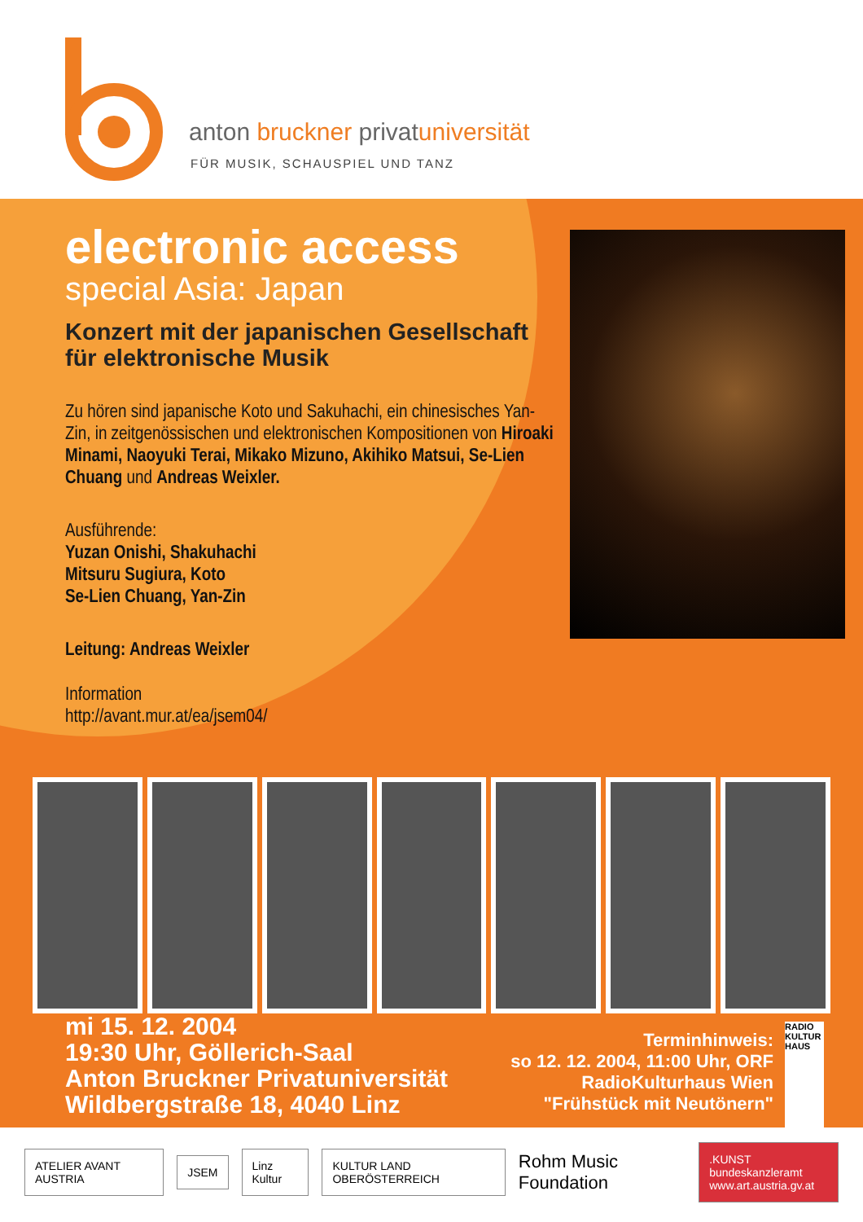anton bruckner privatuniversität
FÜR MUSIK, SCHAUSPIEL UND TANZ
electronic access
special Asia: Japan
Konzert mit der japanischen Gesellschaft für elektronische Musik
Zu hören sind japanische Koto und Sakuhachi, ein chinesisches Yan-Zin, in zeitgenössischen und elektronischen Kompositionen von Hiroaki Minami, Naoyuki Terai, Mikako Mizuno, Akihiko Matsui, Se-Lien Chuang und Andreas Weixler.
Ausführende:
Yuzan Onishi, Shakuhachi
Mitsuru Sugiura, Koto
Se-Lien Chuang, Yan-Zin
Leitung: Andreas Weixler
Information
http://avant.mur.at/ea/jsem04/
mi 15. 12. 2004
19:30 Uhr, Göllerich-Saal
Anton Bruckner Privatuniversität
Wildbergstraße 18, 4040 Linz
Terminhinweis:
so 12. 12. 2004, 11:00 Uhr, ORF
RadioKulturhaus Wien
"Frühstück mit Neutönern"
RADIO KULTUR HAUS
ATELIER AVANT AUSTRIA JSEM Linz Kultur KULTUR LAND OBERÖSTERREICH Rohm Music Foundation.KUNST bundeskanzleramt
www.art.austria.gv.at